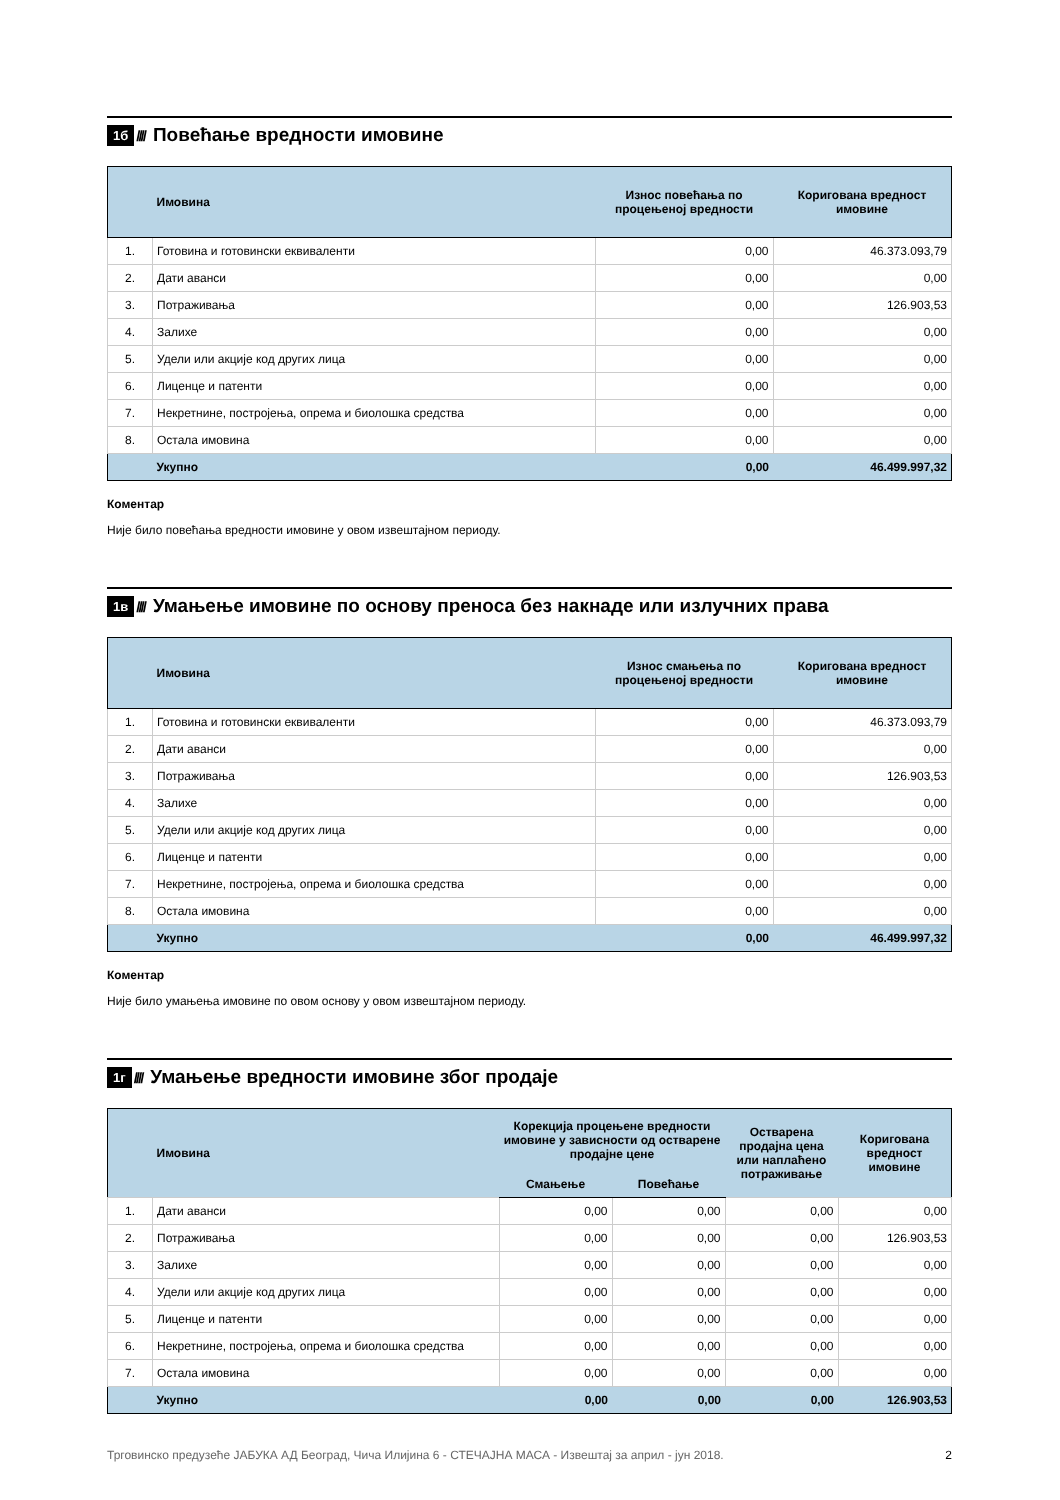1б ////
Повећање вредности имовине
| | Имовина | Износ повећања по процењеној вредности | Коригована вредност имовине |
| --- | --- | --- | --- |
| 1. | Готовина и готовински еквиваленти | 0,00 | 46.373.093,79 |
| 2. | Дати аванси | 0,00 | 0,00 |
| 3. | Потраживања | 0,00 | 126.903,53 |
| 4. | Залихе | 0,00 | 0,00 |
| 5. | Удели или акције код других лица | 0,00 | 0,00 |
| 6. | Лиценце и патенти | 0,00 | 0,00 |
| 7. | Некретнине, постројења, опрема и биолошка средства | 0,00 | 0,00 |
| 8. | Остала имовина | 0,00 | 0,00 |
| | Укупно | 0,00 | 46.499.997,32 |
Коментар
Није било повећања вредности имовине у овом извештајном периоду.
1в ////
Умањење имовине по основу преноса без накнаде или излучних права
| | Имовина | Износ смањења по процењеној вредности | Коригована вредност имовине |
| --- | --- | --- | --- |
| 1. | Готовина и готовински еквиваленти | 0,00 | 46.373.093,79 |
| 2. | Дати аванси | 0,00 | 0,00 |
| 3. | Потраживања | 0,00 | 126.903,53 |
| 4. | Залихе | 0,00 | 0,00 |
| 5. | Удели или акције код других лица | 0,00 | 0,00 |
| 6. | Лиценце и патенти | 0,00 | 0,00 |
| 7. | Некретнине, постројења, опрема и биолошка средства | 0,00 | 0,00 |
| 8. | Остала имовина | 0,00 | 0,00 |
| | Укупно | 0,00 | 46.499.997,32 |
Коментар
Није било умањења имовине по овом основу у овом извештајном периоду.
1г ////
Умањење вредности имовине због продаје
| | Имовина | Корекција процењене вредности имовине у зависности од остварене продајне цене | | Остварена продајна цена или наплаћено потраживање | Коригована вредност имовине |
| --- | --- | --- | --- | --- | --- |
| | | Смањење | Повећање | | |
| 1. | Дати аванси | 0,00 | 0,00 | 0,00 | 0,00 |
| 2. | Потраживања | 0,00 | 0,00 | 0,00 | 126.903,53 |
| 3. | Залихе | 0,00 | 0,00 | 0,00 | 0,00 |
| 4. | Удели или акције код других лица | 0,00 | 0,00 | 0,00 | 0,00 |
| 5. | Лиценце и патенти | 0,00 | 0,00 | 0,00 | 0,00 |
| 6. | Некретнине, постројења, опрема и биолошка средства | 0,00 | 0,00 | 0,00 | 0,00 |
| 7. | Остала имовина | 0,00 | 0,00 | 0,00 | 0,00 |
| | Укупно | 0,00 | 0,00 | 0,00 | 126.903,53 |
Трговинско предузеће ЈАБУКА АД Београд, Чича Илијина 6 - СТЕЧАЈНА МАСА - Извештај за април - јун 2018. 2